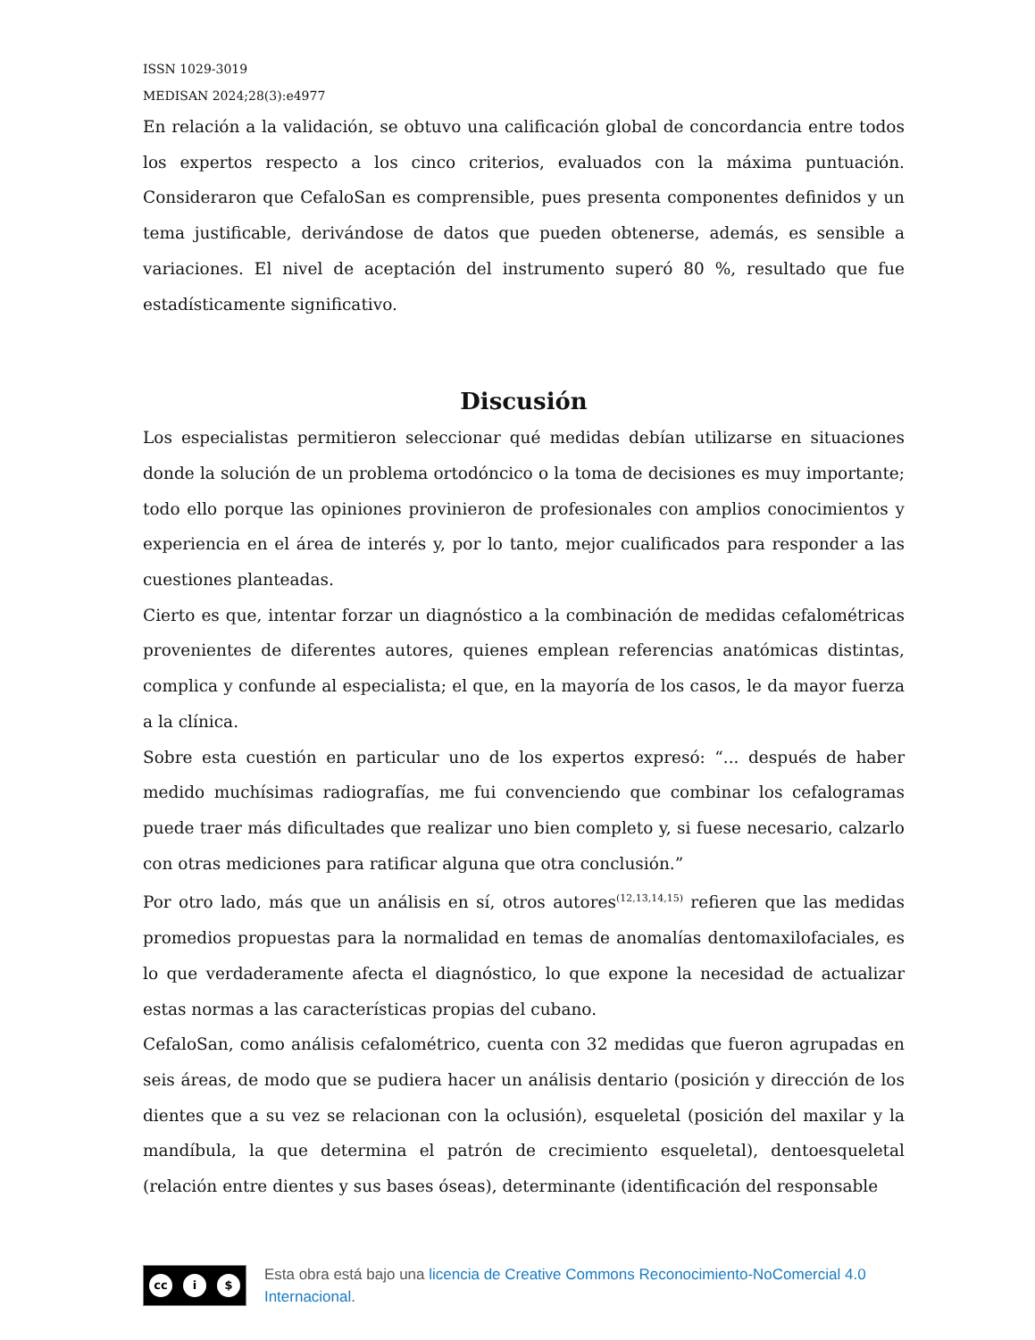ISSN 1029-3019
MEDISAN 2024;28(3):e4977
En relación a la validación, se obtuvo una calificación global de concordancia entre todos los expertos respecto a los cinco criterios, evaluados con la máxima puntuación. Consideraron que CefaloSan es comprensible, pues presenta componentes definidos y un tema justificable, derivándose de datos que pueden obtenerse, además, es sensible a variaciones. El nivel de aceptación del instrumento superó 80 %, resultado que fue estadísticamente significativo.
Discusión
Los especialistas permitieron seleccionar qué medidas debían utilizarse en situaciones donde la solución de un problema ortodóncico o la toma de decisiones es muy importante; todo ello porque las opiniones provinieron de profesionales con amplios conocimientos y experiencia en el área de interés y, por lo tanto, mejor cualificados para responder a las cuestiones planteadas.
Cierto es que, intentar forzar un diagnóstico a la combinación de medidas cefalométricas provenientes de diferentes autores, quienes emplean referencias anatómicas distintas, complica y confunde al especialista; el que, en la mayoría de los casos, le da mayor fuerza a la clínica.
Sobre esta cuestión en particular uno de los expertos expresó: “... después de haber medido muchísimas radiografías, me fui convenciendo que combinar los cefalogramas puede traer más dificultades que realizar uno bien completo y, si fuese necesario, calzarlo con otras mediciones para ratificar alguna que otra conclusión.”
Por otro lado, más que un análisis en sí, otros autores<sup>(12,13,14,15)</sup> refieren que las medidas promedios propuestas para la normalidad en temas de anomalías dentomaxilofaciales, es lo que verdaderamente afecta el diagnóstico, lo que expone la necesidad de actualizar estas normas a las características propias del cubano.
CefaloSan, como análisis cefalométrico, cuenta con 32 medidas que fueron agrupadas en seis áreas, de modo que se pudiera hacer un análisis dentario (posición y dirección de los dientes que a su vez se relacionan con la oclusión), esqueletal (posición del maxilar y la mandíbula, la que determina el patrón de crecimiento esqueletal), dentoesqueletal (relación entre dientes y sus bases óseas), determinante (identificación del responsable
cc i $
Esta obra está bajo una licencia de Creative Commons Reconocimiento-NoComercial 4.0 Internacional.